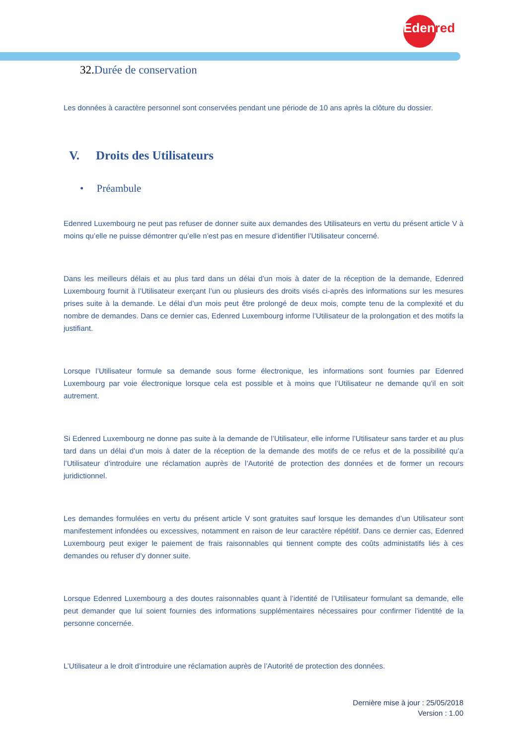Edenred
32. Durée de conservation
Les données à caractère personnel sont conservées pendant une période de 10 ans après la clôture du dossier.
V. Droits des Utilisateurs
• Préambule
Edenred Luxembourg ne peut pas refuser de donner suite aux demandes des Utilisateurs en vertu du présent article V à moins qu’elle ne puisse démontrer qu’elle n’est pas en mesure d’identifier l’Utilisateur concerné.
Dans les meilleurs délais et au plus tard dans un délai d’un mois à dater de la réception de la demande, Edenred Luxembourg fournit à l’Utilisateur exerçant l’un ou plusieurs des droits visés ci-après des informations sur les mesures prises suite à la demande. Le délai d’un mois peut être prolongé de deux mois, compte tenu de la complexité et du nombre de demandes. Dans ce dernier cas, Edenred Luxembourg informe l’Utilisateur de la prolongation et des motifs la justifiant.
Lorsque l’Utilisateur formule sa demande sous forme électronique, les informations sont fournies par Edenred Luxembourg par voie électronique lorsque cela est possible et à moins que l’Utilisateur ne demande qu’il en soit autrement.
Si Edenred Luxembourg ne donne pas suite à la demande de l’Utilisateur, elle informe l’Utilisateur sans tarder et au plus tard dans un délai d’un mois à dater de la réception de la demande des motifs de ce refus et de la possibilité qu’a l’Utilisateur d’introduire une réclamation auprès de l’Autorité de protection des données et de former un recours juridictionnel.
Les demandes formulées en vertu du présent article V sont gratuites sauf lorsque les demandes d’un Utilisateur sont manifestement infondées ou excessives, notamment en raison de leur caractère répétitif. Dans ce dernier cas, Edenred Luxembourg peut exiger le paiement de frais raisonnables qui tiennent compte des coûts administatifs liés à ces demandes ou refuser d’y donner suite.
Lorsque Edenred Luxembourg a des doutes raisonnables quant à l’identité de l’Utilisateur formulant sa demande, elle peut demander que lui soient fournies des informations supplémentaires nécessaires pour confirmer l’identité de la personne concernée.
L’Utilisateur a le droit d’introduire une réclamation auprès de l’Autorité de protection des données.
Dernière mise à jour : 25/05/2018
Version : 1.00